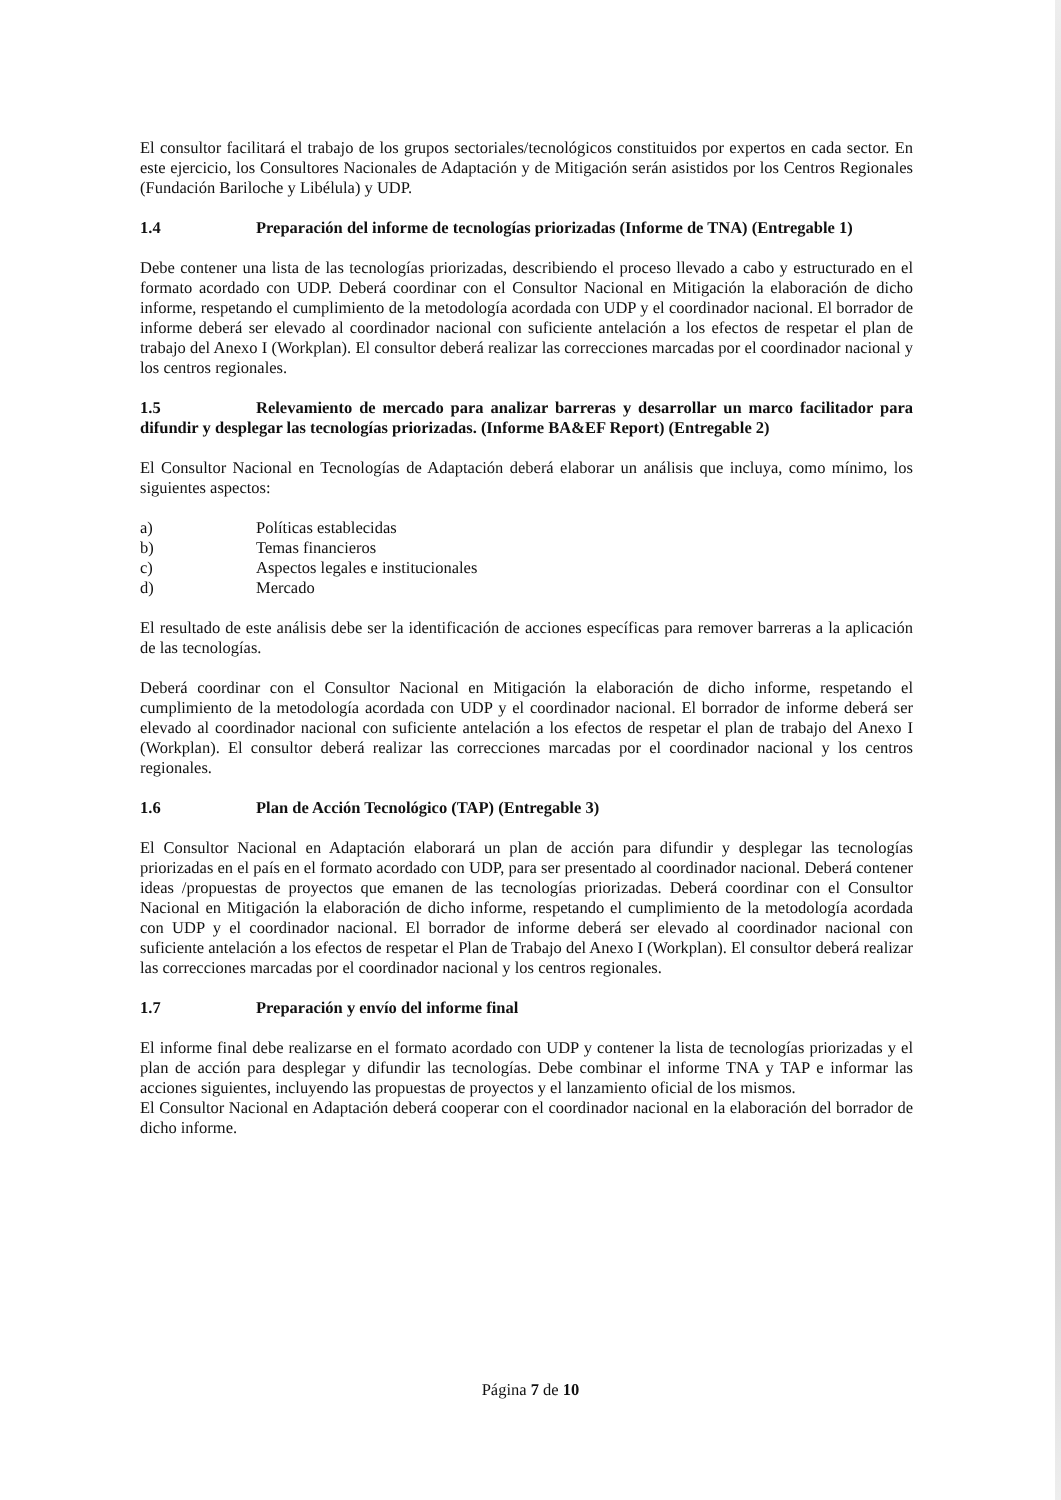El consultor facilitará el trabajo de los grupos sectoriales/tecnológicos constituidos por expertos en cada sector. En este ejercicio, los Consultores Nacionales de Adaptación y de Mitigación serán asistidos por los Centros Regionales (Fundación Bariloche y Libélula) y UDP.
1.4 Preparación del informe de tecnologías priorizadas (Informe de TNA) (Entregable 1)
Debe contener una lista de las tecnologías priorizadas, describiendo el proceso llevado a cabo y estructurado en el formato acordado con UDP. Deberá coordinar con el Consultor Nacional en Mitigación la elaboración de dicho informe, respetando el cumplimiento de la metodología acordada con UDP y el coordinador nacional. El borrador de informe deberá ser elevado al coordinador nacional con suficiente antelación a los efectos de respetar el plan de trabajo del Anexo I (Workplan). El consultor deberá realizar las correcciones marcadas por el coordinador nacional y los centros regionales.
1.5 Relevamiento de mercado para analizar barreras y desarrollar un marco facilitador para difundir y desplegar las tecnologías priorizadas. (Informe BA&EF Report) (Entregable 2)
El Consultor Nacional en Tecnologías de Adaptación deberá elaborar un análisis que incluya, como mínimo, los siguientes aspectos:
a) Políticas establecidas
b) Temas financieros
c) Aspectos legales e institucionales
d) Mercado
El resultado de este análisis debe ser la identificación de acciones específicas para remover barreras a la aplicación de las tecnologías.
Deberá coordinar con el Consultor Nacional en Mitigación la elaboración de dicho informe, respetando el cumplimiento de la metodología acordada con UDP y el coordinador nacional. El borrador de informe deberá ser elevado al coordinador nacional con suficiente antelación a los efectos de respetar el plan de trabajo del Anexo I (Workplan). El consultor deberá realizar las correcciones marcadas por el coordinador nacional y los centros regionales.
1.6 Plan de Acción Tecnológico (TAP) (Entregable 3)
El Consultor Nacional en Adaptación elaborará un plan de acción para difundir y desplegar las tecnologías priorizadas en el país en el formato acordado con UDP, para ser presentado al coordinador nacional. Deberá contener ideas /propuestas de proyectos que emanen de las tecnologías priorizadas. Deberá coordinar con el Consultor Nacional en Mitigación la elaboración de dicho informe, respetando el cumplimiento de la metodología acordada con UDP y el coordinador nacional. El borrador de informe deberá ser elevado al coordinador nacional con suficiente antelación a los efectos de respetar el Plan de Trabajo del Anexo I (Workplan). El consultor deberá realizar las correcciones marcadas por el coordinador nacional y los centros regionales.
1.7 Preparación y envío del informe final
El informe final debe realizarse en el formato acordado con UDP y contener la lista de tecnologías priorizadas y el plan de acción para desplegar y difundir las tecnologías. Debe combinar el informe TNA y TAP e informar las acciones siguientes, incluyendo las propuestas de proyectos y el lanzamiento oficial de los mismos.
El Consultor Nacional en Adaptación deberá cooperar con el coordinador nacional en la elaboración del borrador de dicho informe.
Página 7 de 10